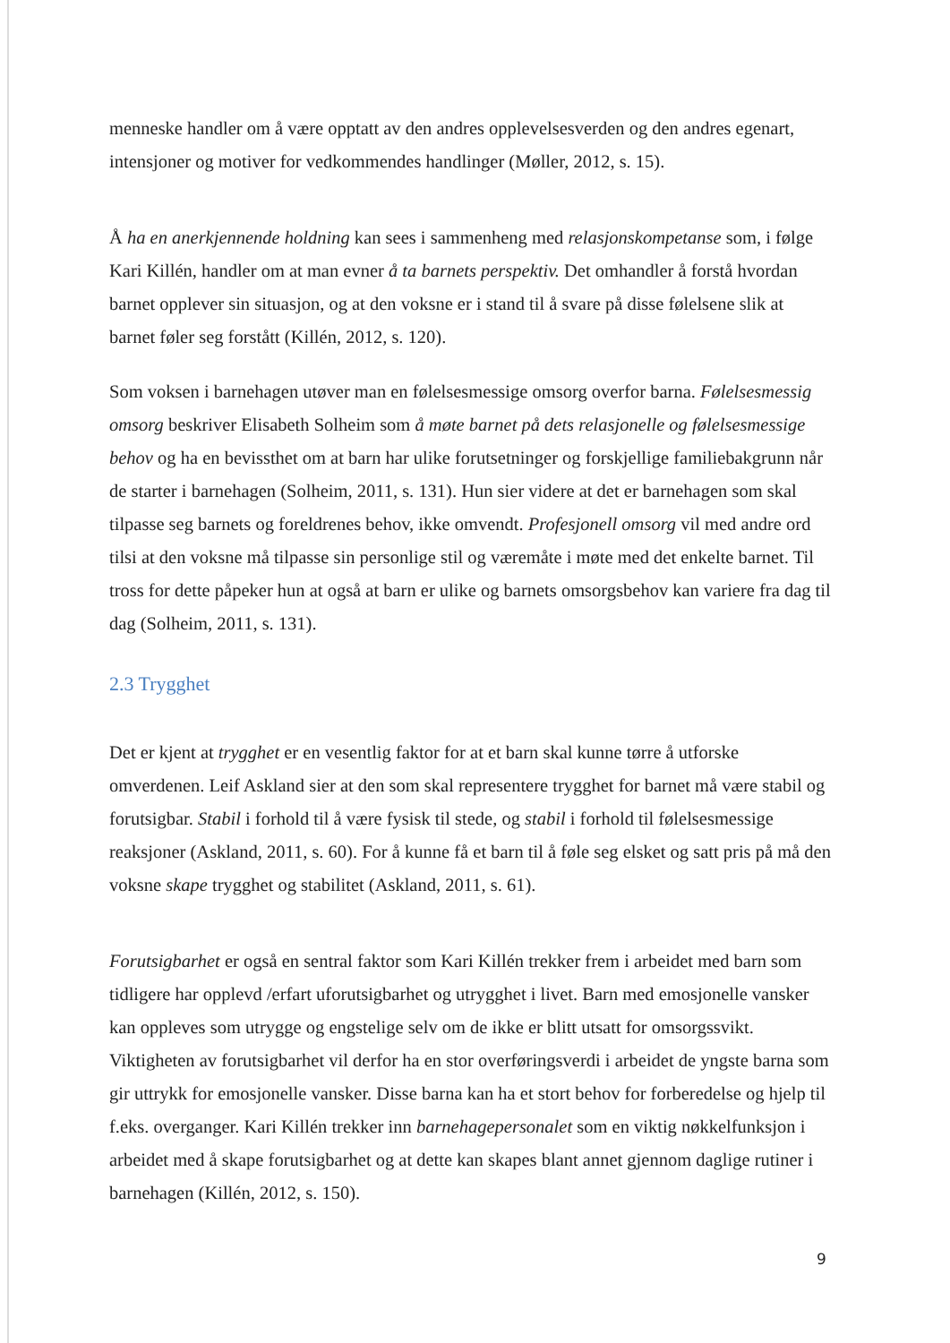menneske handler om å være opptatt av den andres opplevelsesverden og den andres egenart, intensjoner og motiver for vedkommendes handlinger (Møller, 2012, s. 15).
Å ha en anerkjennende holdning kan sees i sammenheng med relasjonskompetanse som, i følge Kari Killén, handler om at man evner å ta barnets perspektiv. Det omhandler å forstå hvordan barnet opplever sin situasjon, og at den voksne er i stand til å svare på disse følelsene slik at barnet føler seg forstått (Killén, 2012, s. 120).
Som voksen i barnehagen utøver man en følelsesmessige omsorg overfor barna. Følelsesmessig omsorg beskriver Elisabeth Solheim som å møte barnet på dets relasjonelle og følelsesmessige behov og ha en bevissthet om at barn har ulike forutsetninger og forskjellige familiebakgrunn når de starter i barnehagen (Solheim, 2011, s. 131). Hun sier videre at det er barnehagen som skal tilpasse seg barnets og foreldrenes behov, ikke omvendt. Profesjonell omsorg vil med andre ord tilsi at den voksne må tilpasse sin personlige stil og væremåte i møte med det enkelte barnet. Til tross for dette påpeker hun at også at barn er ulike og barnets omsorgsbehov kan variere fra dag til dag (Solheim, 2011, s. 131).
2.3 Trygghet
Det er kjent at trygghet er en vesentlig faktor for at et barn skal kunne tørre å utforske omverdenen. Leif Askland sier at den som skal representere trygghet for barnet må være stabil og forutsigbar. Stabil i forhold til å være fysisk til stede, og stabil i forhold til følelsesmessige reaksjoner (Askland, 2011, s. 60). For å kunne få et barn til å føle seg elsket og satt pris på må den voksne skape trygghet og stabilitet (Askland, 2011, s. 61).
Forutsigbarhet er også en sentral faktor som Kari Killén trekker frem i arbeidet med barn som tidligere har opplevd /erfart uforutsigbarhet og utrygghet i livet. Barn med emosjonelle vansker kan oppleves som utrygge og engstelige selv om de ikke er blitt utsatt for omsorgssvikt. Viktigheten av forutsigbarhet vil derfor ha en stor overføringsverdi i arbeidet de yngste barna som gir uttrykk for emosjonelle vansker. Disse barna kan ha et stort behov for forberedelse og hjelp til f.eks. overganger. Kari Killén trekker inn barnehagepersonalet som en viktig nøkkelfunksjon i arbeidet med å skape forutsigbarhet og at dette kan skapes blant annet gjennom daglige rutiner i barnehagen (Killén, 2012, s. 150).
9